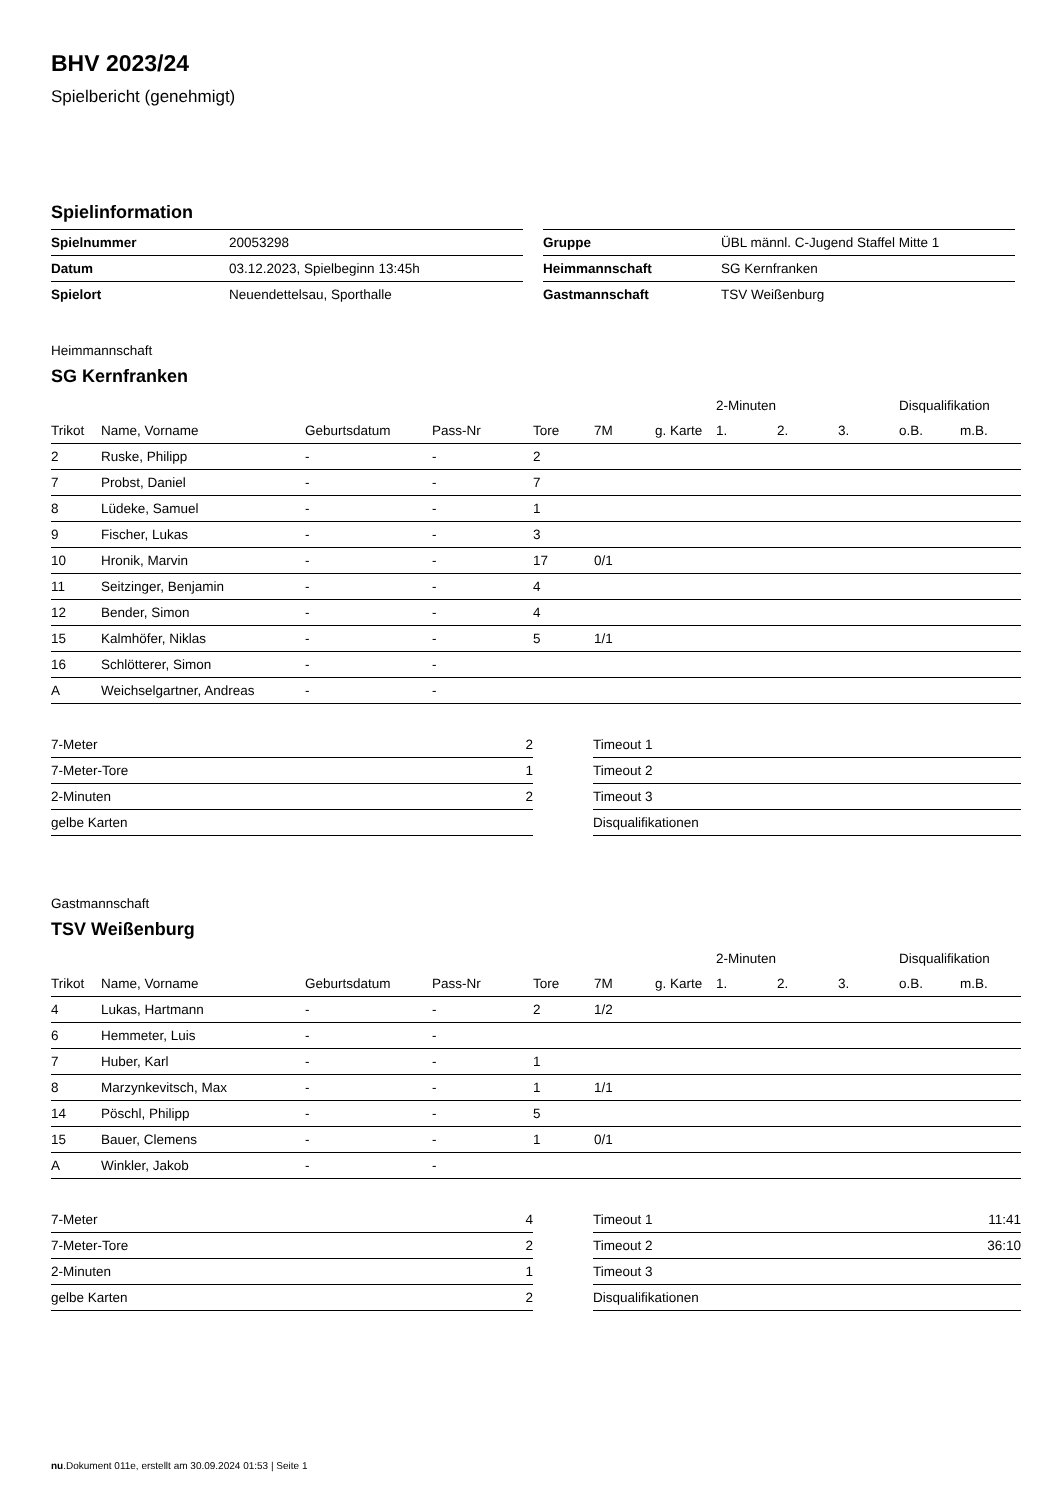BHV 2023/24
Spielbericht (genehmigt)
Spielinformation
| Spielnummer | 20053298 |
| Datum | 03.12.2023, Spielbeginn 13:45h |
| Spielort | Neuendettelsau, Sporthalle |
| Gruppe | ÜBL männl. C-Jugend Staffel Mitte 1 |
| Heimmannschaft | SG Kernfranken |
| Gastmannschaft | TSV Weißenburg |
Heimmannschaft
SG Kernfranken
| | | | | | | | 2-Minuten | | | Disqualifikation | |
| --- | --- | --- | --- | --- | --- | --- | --- | --- | --- | --- | --- |
| Trikot | Name, Vorname | Geburtsdatum | Pass-Nr | Tore | 7M | g. Karte | 1. | 2. | 3. | o.B. | m.B. |
| 2 | Ruske, Philipp | - | - | 2 | | | | | | | |
| 7 | Probst, Daniel | - | - | 7 | | | | | | | |
| 8 | Lüdeke, Samuel | - | - | 1 | | | | | | | |
| 9 | Fischer, Lukas | - | - | 3 | | | | | | | |
| 10 | Hronik, Marvin | - | - | 17 | 0/1 | | | | | | |
| 11 | Seitzinger, Benjamin | - | - | 4 | | | | | | | |
| 12 | Bender, Simon | - | - | 4 | | | | | | | |
| 15 | Kalmhöfer, Niklas | - | - | 5 | 1/1 | | | | | | |
| 16 | Schlötterer, Simon | - | - | | | | | | | | |
| A | Weichselgartner, Andreas | - | - | | | | | | | | |
| 7-Meter | 2 |
| 7-Meter-Tore | 1 |
| 2-Minuten | 2 |
| gelbe Karten | |
| Timeout 1 | |
| Timeout 2 | |
| Timeout 3 | |
| Disqualifikationen | |
Gastmannschaft
TSV Weißenburg
| | | | | | | | 2-Minuten | | | Disqualifikation | |
| --- | --- | --- | --- | --- | --- | --- | --- | --- | --- | --- | --- |
| Trikot | Name, Vorname | Geburtsdatum | Pass-Nr | Tore | 7M | g. Karte | 1. | 2. | 3. | o.B. | m.B. |
| 4 | Lukas, Hartmann | - | - | 2 | 1/2 | | | | | | |
| 6 | Hemmeter, Luis | - | - | | | | | | | | |
| 7 | Huber, Karl | - | - | 1 | | | | | | | |
| 8 | Marzynkevitsch, Max | - | - | 1 | 1/1 | | | | | | |
| 14 | Pöschl, Philipp | - | - | 5 | | | | | | | |
| 15 | Bauer, Clemens | - | - | 1 | 0/1 | | | | | | |
| A | Winkler, Jakob | - | - | | | | | | | | |
| 7-Meter | 4 |
| 7-Meter-Tore | 2 |
| 2-Minuten | 1 |
| gelbe Karten | 2 |
| Timeout 1 | 11:41 |
| Timeout 2 | 36:10 |
| Timeout 3 | |
| Disqualifikationen | |
nu.Dokument 011e, erstellt am 30.09.2024 01:53 | Seite 1